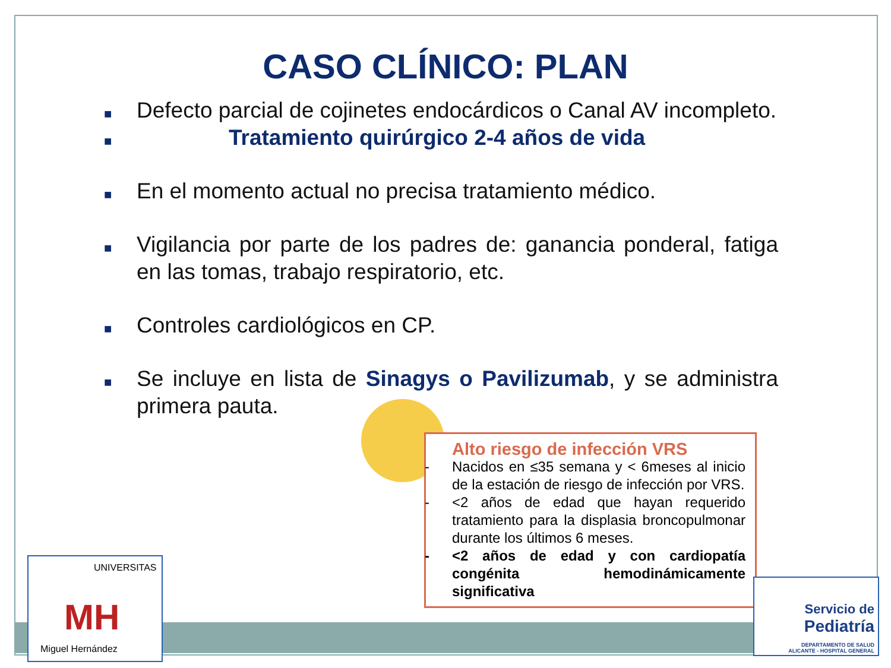CASO CLÍNICO: PLAN
■ Defecto parcial de cojinetes endocárdicos o Canal AV incompleto.
■ Tratamiento quirúrgico 2-4 años de vida
■ En el momento actual no precisa tratamiento médico.
■ Vigilancia por parte de los padres de: ganancia ponderal, fatiga en las tomas, trabajo respiratorio, etc.
■ Controles cardiológicos en CP.
■ Se incluye en lista de Sinagys o Pavilizumab, y se administra primera pauta.
Alto riesgo de infección VRS
- Nacidos en ≤35 semana y < 6meses al inicio de la estación de riesgo de infección por VRS.
- <2 años de edad que hayan requerido tratamiento para la displasia broncopulmonar durante los últimos 6 meses.
- <2 años de edad y con cardiopatía congénita hemodinámicamente significativa
UNIVERSITAS
MH
Miguel Hernández
Servicio de
Pediatría
DEPARTAMENTO DE SALUD
ALICANTE - HOSPITAL GENERAL